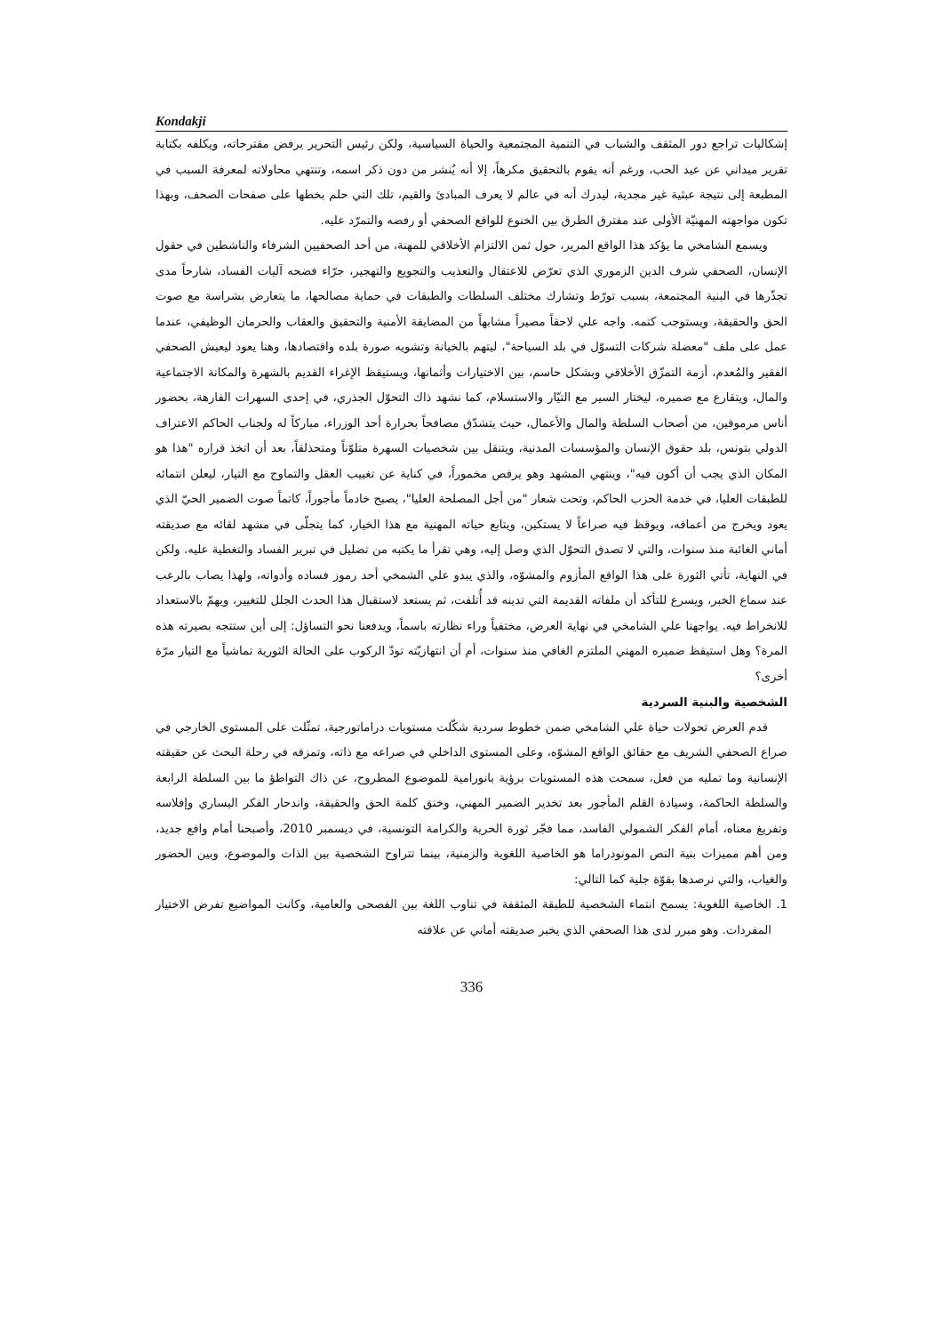Kondakji
إشكاليات تراجع دور المثقف والشباب في التنمية المجتمعية والحياة السياسية، ولكن رئيس التحرير يرفض مقترحاته، ويكلفه بكتابة تقرير ميداني عن عيد الحب، ورغم أنه يقوم بالتحقيق مكرهاً، إلا أنه يُنشر من دون ذكر اسمه، وتنتهي محاولاته لمعرفة السبب في المطبعة إلى نتيجة عبثية غير مجدية، ليدرك أنه في عالم لا يعرف المبادئ والقيم، تلك التي حلم بخطها على صفحات الصحف، وبهذا تكون مواجهته المهنيّة الأولى عند مفترق الطرق بين الخنوع للواقع الصحفي أو رفضه والتمرّد عليه.
ويسمع الشامخي ما يؤكد هذا الواقع المرير، حول ثمن الالتزام الأخلاقي للمهنة، من أحد الصحفيين الشرفاء والناشطين في حقول الإنسان، الصحفي شرف الدين الزموري الذي تعرّض للاعتقال والتعذيب والتجويع والتهجير، جرّاء فضحه آليات الفساد، شارحاً مدى تجذّرها في البنية المجتمعة، بسبب تورّط وتشارك مختلف السلطات والطبقات في حماية مصالحها، ما يتعارض بشراسة مع صوت الحق والحقيقة، ويستوجب كتمه. واجه علي لاحقاً مصيراً مشابهاً من المضايقة الأمنية والتحقيق والعقاب والحرمان الوظيفي، عندما عمل على ملف "معضلة شركات التسوّل في بلد السياحة"، ليتهم بالخيانة وتشويه صورة بلده واقتصادها، وهنا يعود ليعيش الصحفي الفقير والمُعدم، أزمة التمزّق الأخلاقي وبشكل حاسم، بين الاختيارات وأثمانها، ويستيقظ الإغراء القديم بالشهرة والمكانة الاجتماعية والمال، ويتقارع مع ضميره، ليختار السير مع التيّار والاستسلام، كما نشهد ذاك التحوّل الجذري، في إحدى السهرات الفارهة، بحضور أناس مرموقين، من أصحاب السلطة والمال والأعمال، حيث يتشدّق مصافحاً بحرارة أحد الوزراء، مباركاً له ولجناب الحاكم الاعتراف الدولي بتونس، بلد حقوق الإنسان والمؤسسات المدنية، ويتنقل بين شخصيات السهرة متلوّناً ومتحذلقاً، بعد أن اتخذ قراره "هذا هو المكان الذي يجب أن أكون فيه"، وينتهي المشهد وهو يرقص مخموراً، في كناية عن تغييب العقل والتماوج مع التيار، ليعلن انتمائه للطبقات العليا، في خدمة الحزب الحاكم، وتحت شعار "من أجل المصلحة العليا"، يصبح خادماً مأجوراً، كاتماً صوت الضمير الحيّ الذي يعود ويخرج من أعماقه، ويوقظ فيه صراعاً لا يستكين، ويتابع حياته المهنية مع هذا الخيار، كما يتجلّى في مشهد لقائه مع صديقته أماني الغائبة منذ سنوات، والتي لا تصدق التحوّل الذي وصل إليه، وهي تقرأ ما يكتبه من تضليل في تبرير الفساد والتغطية عليه. ولكن في النهاية، تأتي الثورة على هذا الواقع المأزوم والمشوّه، والذي يبدو علي الشمخي أحد رموز فساده وأدواته، ولهذا يصاب بالرعب عند سماع الخبر، ويسرع للتأكد أن ملفاته القديمة التي تدينه قد أُتلفت، ثم يستعد لاستقبال هذا الحدث الجلل للتغيير، ويهمّ بالاستعداد للانخراط فيه. يواجهنا علي الشامخي في نهاية العرض، مختفياً وراء نظارته باسماً، ويدفعنا نحو التساؤل: إلى أين ستتجه بصيرته هذه المرة؟ وهل استيقظ ضميره المهني الملتزم الغافي منذ سنوات، أم أن انتهازيّته تودّ الركوب على الحالة الثورية تماشياً مع التيار مرّة أخرى؟
الشخصية والبنية السردية
قدم العرض تحولات حياة علي الشامخي ضمن خطوط سردية شكّلت مستويات دراماتورجية، تمثّلت على المستوى الخارجي في صراع الصحفي الشريف مع حقائق الواقع المشوّه، وعلى المستوى الداخلي في صراعه مع ذاته، وتمزقه في رحلة البحث عن حقيقته الإنسانية وما تمليه من فعل، سمحت هذه المستويات برؤية بانورامية للموضوع المطروح، عن ذاك التواطؤ ما بين السلطة الرابعة والسلطة الحاكمة، وسيادة القلم المأجور بعد تخدير الضمير المهني، وخنق كلمة الحق والحقيقة، واندحار الفكر اليساري وإفلاسه وتفريغ معناه، أمام الفكر الشمولي الفاسد، مما فجّر ثورة الحرية والكرامة التونسية، في ديسمبر 2010، وأصبحنا أمام واقع جديد، ومن أهم مميزات بنية النص المونودراما هو الخاصية اللغوية والزمنية، بينما تتراوح الشخصية بين الذات والموضوع، وبين الحضور والغياب، والتي نرصدها بقوّة جلية كما التالي:
1. الخاصية اللغوية: يسمح انتماء الشخصية للطبقة المثقفة في تناوب اللغة بين الفصحى والعامية، وكانت المواضيع تفرض الاختيار المفردات. وهو مبرر لدى هذا الصحفي الذي يخبر صديقته أماني عن علاقته
336